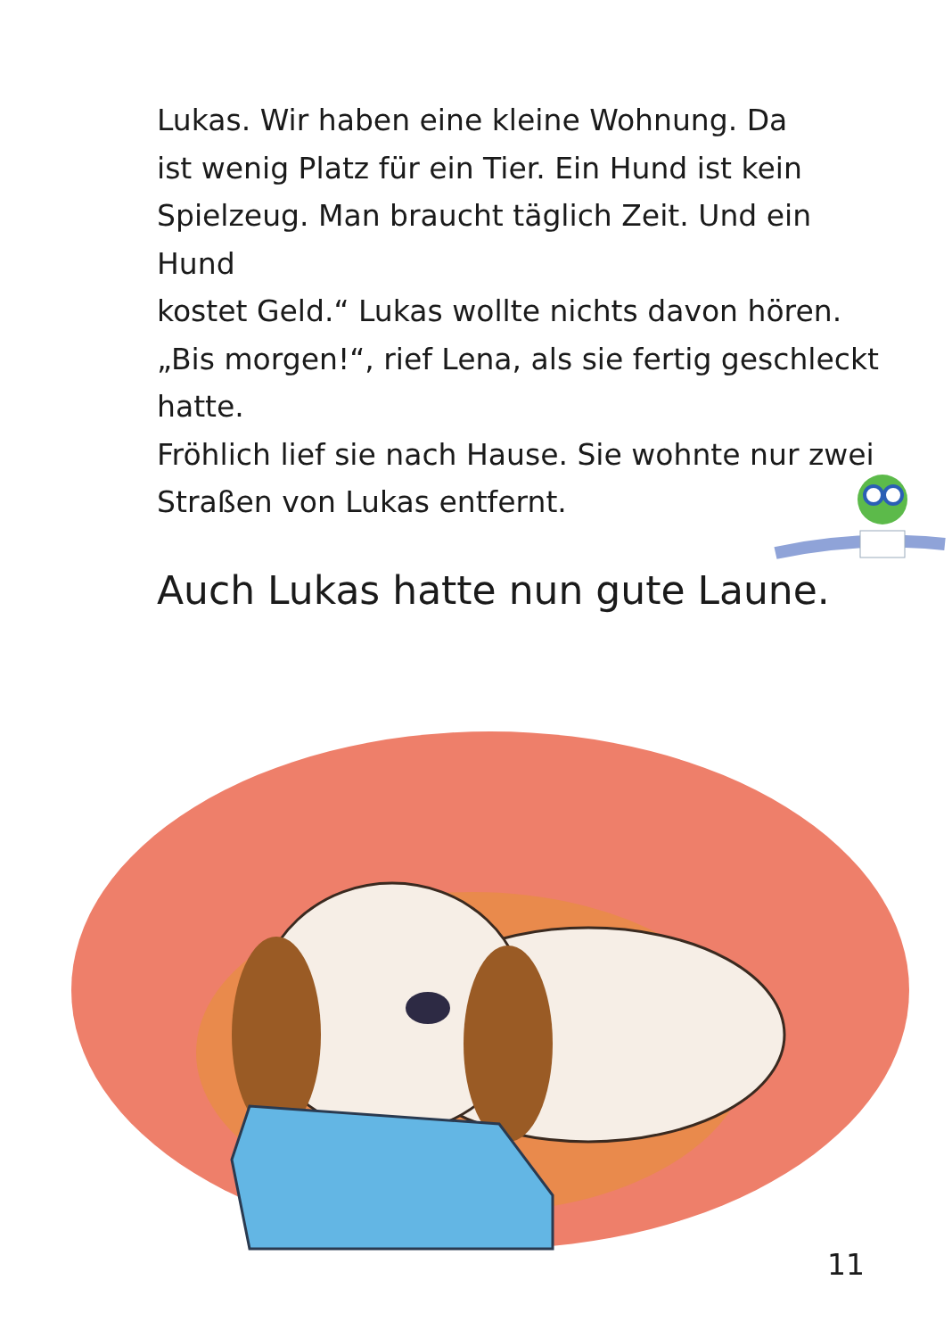Lukas. Wir haben eine kleine Wohnung. Da
ist wenig Platz für ein Tier. Ein Hund ist kein
Spielzeug. Man braucht täglich Zeit. Und ein Hund
kostet Geld.“ Lukas wollte nichts davon hören.
„Bis morgen!“, rief Lena, als sie fertig geschleckt
hatte.
Fröhlich lief sie nach Hause. Sie wohnte nur zwei
Straßen von Lukas entfernt.
Auch Lukas hatte nun gute Laune.
11